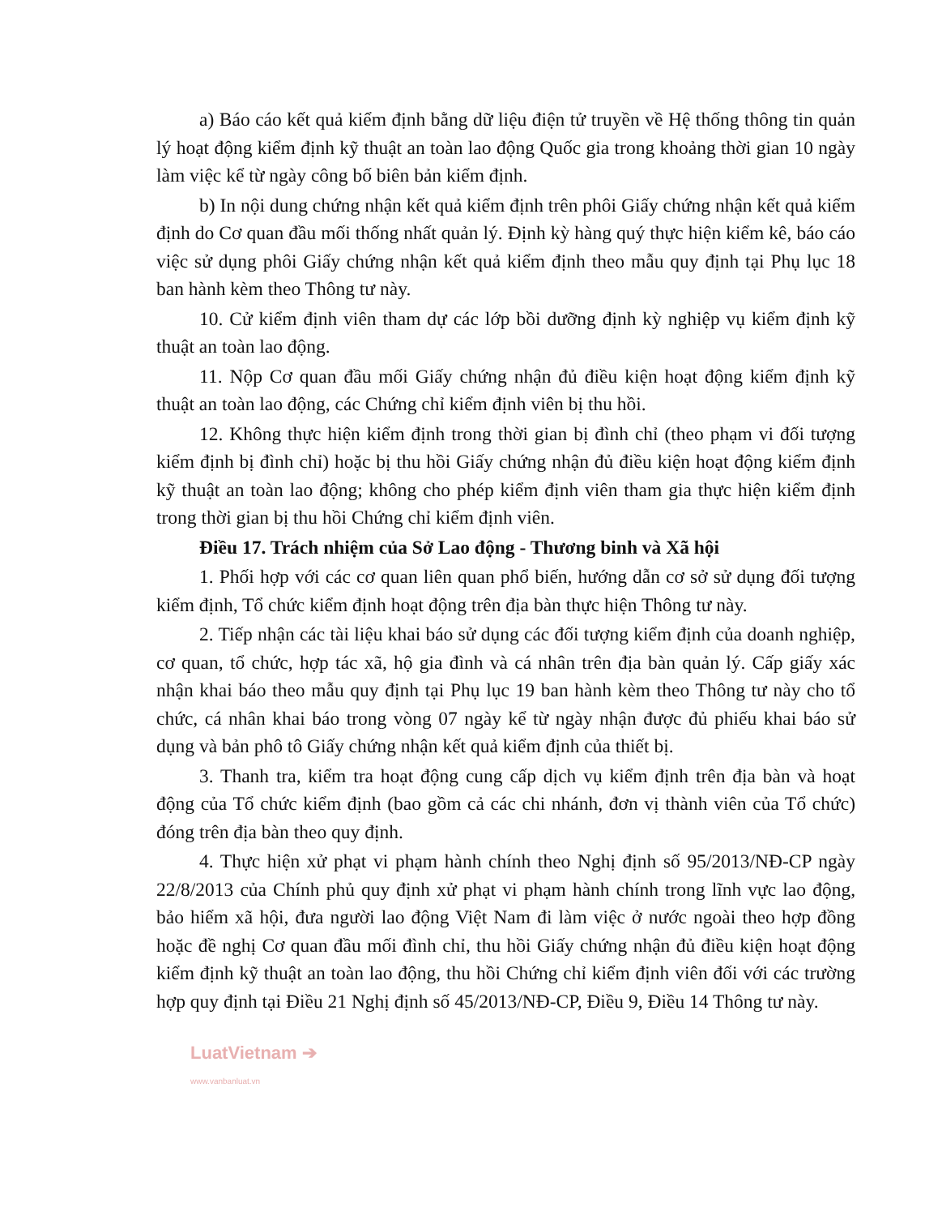a) Báo cáo kết quả kiểm định bằng dữ liệu điện tử truyền về Hệ thống thông tin quản lý hoạt động kiểm định kỹ thuật an toàn lao động Quốc gia trong khoảng thời gian 10 ngày làm việc kể từ ngày công bố biên bản kiểm định.
b) In nội dung chứng nhận kết quả kiểm định trên phôi Giấy chứng nhận kết quả kiểm định do Cơ quan đầu mối thống nhất quản lý. Định kỳ hàng quý thực hiện kiểm kê, báo cáo việc sử dụng phôi Giấy chứng nhận kết quả kiểm định theo mẫu quy định tại Phụ lục 18 ban hành kèm theo Thông tư này.
10. Cử kiểm định viên tham dự các lớp bồi dưỡng định kỳ nghiệp vụ kiểm định kỹ thuật an toàn lao động.
11. Nộp Cơ quan đầu mối Giấy chứng nhận đủ điều kiện hoạt động kiểm định kỹ thuật an toàn lao động, các Chứng chỉ kiểm định viên bị thu hồi.
12. Không thực hiện kiểm định trong thời gian bị đình chỉ (theo phạm vi đối tượng kiểm định bị đình chỉ) hoặc bị thu hồi Giấy chứng nhận đủ điều kiện hoạt động kiểm định kỹ thuật an toàn lao động; không cho phép kiểm định viên tham gia thực hiện kiểm định trong thời gian bị thu hồi Chứng chỉ kiểm định viên.
Điều 17. Trách nhiệm của Sở Lao động - Thương binh và Xã hội
1. Phối hợp với các cơ quan liên quan phổ biến, hướng dẫn cơ sở sử dụng đối tượng kiểm định, Tổ chức kiểm định hoạt động trên địa bàn thực hiện Thông tư này.
2. Tiếp nhận các tài liệu khai báo sử dụng các đối tượng kiểm định của doanh nghiệp, cơ quan, tổ chức, hợp tác xã, hộ gia đình và cá nhân trên địa bàn quản lý. Cấp giấy xác nhận khai báo theo mẫu quy định tại Phụ lục 19 ban hành kèm theo Thông tư này cho tổ chức, cá nhân khai báo trong vòng 07 ngày kể từ ngày nhận được đủ phiếu khai báo sử dụng và bản phô tô Giấy chứng nhận kết quả kiểm định của thiết bị.
3. Thanh tra, kiểm tra hoạt động cung cấp dịch vụ kiểm định trên địa bàn và hoạt động của Tổ chức kiểm định (bao gồm cả các chi nhánh, đơn vị thành viên của Tổ chức) đóng trên địa bàn theo quy định.
4. Thực hiện xử phạt vi phạm hành chính theo Nghị định số 95/2013/NĐ-CP ngày 22/8/2013 của Chính phủ quy định xử phạt vi phạm hành chính trong lĩnh vực lao động, bảo hiểm xã hội, đưa người lao động Việt Nam đi làm việc ở nước ngoài theo hợp đồng hoặc đề nghị Cơ quan đầu mối đình chỉ, thu hồi Giấy chứng nhận đủ điều kiện hoạt động kiểm định kỹ thuật an toàn lao động, thu hồi Chứng chỉ kiểm định viên đối với các trường hợp quy định tại Điều 21 Nghị định số 45/2013/NĐ-CP, Điều 9, Điều 14 Thông tư này.
LuatVietnam ➔
www.vanbanluat.vn